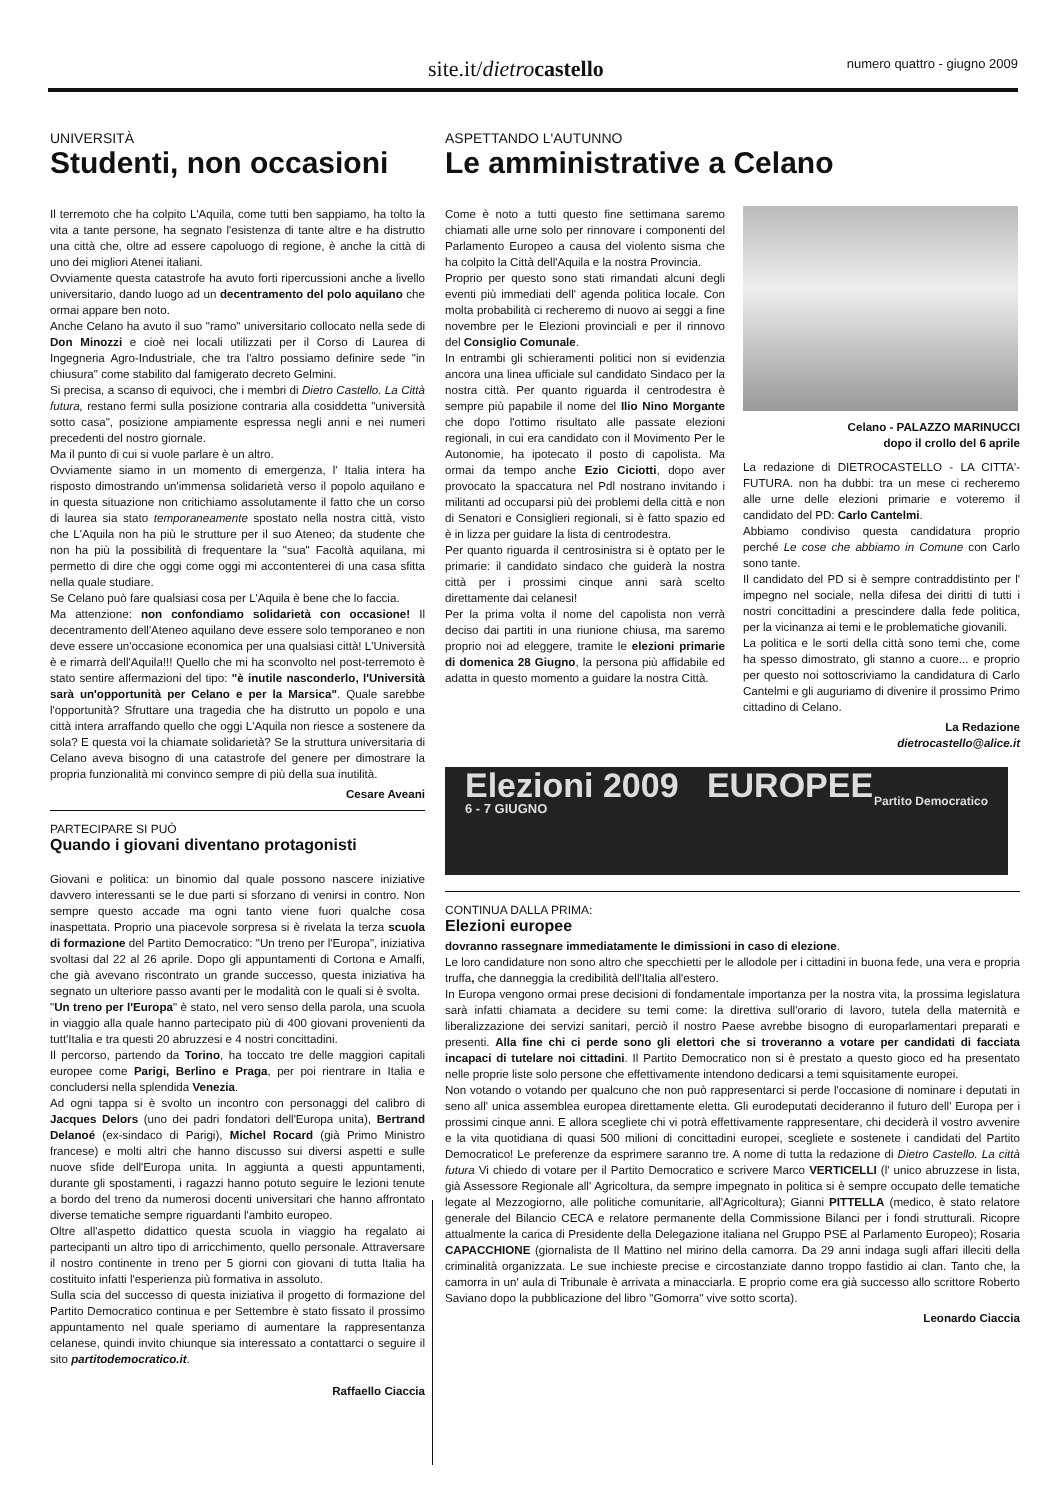site.it/dietro castello numero quattro - giugno 2009
UNIVERSITÀ
Studenti, non occasioni
Il terremoto che ha colpito L'Aquila, come tutti ben sappiamo, ha tolto la vita a tante persone, ha segnato l'esistenza di tante altre e ha distrutto una città che, oltre ad essere capoluogo di regione, è anche la città di uno dei migliori Atenei italiani.
Ovviamente questa catastrofe ha avuto forti ripercussioni anche a livello universitario, dando luogo ad un decentramento del polo aquilano che ormai appare ben noto.
Anche Celano ha avuto il suo "ramo" universitario collocato nella sede di Don Minozzi e cioè nei locali utilizzati per il Corso di Laurea di Ingegneria Agro-Industriale, che tra l'altro possiamo definire sede "in chiusura" come stabilito dal famigerato decreto Gelmini.
Si precisa, a scanso di equivoci, che i membri di Dietro Castello. La Città futura, restano fermi sulla posizione contraria alla cosiddetta "università sotto casa", posizione ampiamente espressa negli anni e nei numeri precedenti del nostro giornale.
Ma il punto di cui si vuole parlare è un altro.
Ovviamente siamo in un momento di emergenza, l' Italia intera ha risposto dimostrando un'immensa solidarietà verso il popolo aquilano e in questa situazione non critichiamo assolutamente il fatto che un corso di laurea sia stato temporaneamente spostato nella nostra città, visto che L'Aquila non ha più le strutture per il suo Ateneo; da studente che non ha più la possibilità di frequentare la "sua" Facoltà aquilana, mi permetto di dire che oggi come oggi mi accontenterei di una casa sfitta nella quale studiare.
Se Celano può fare qualsiasi cosa per L'Aquila è bene che lo faccia.
Ma attenzione: non confondiamo solidarietà con occasione! Il decentramento dell'Ateneo aquilano deve essere solo temporaneo e non deve essere un'occasione economica per una qualsiasi città! L'Università è e rimarrà dell'Aquila!!! Quello che mi ha sconvolto nel post-terremoto è stato sentire affermazioni del tipo: "è inutile nasconderlo, l'Università sarà un'opportunità per Celano e per la Marsica". Quale sarebbe l'opportunità? Sfruttare una tragedia che ha distrutto un popolo e una città intera arraffando quello che oggi L'Aquila non riesce a sostenere da sola? E questa voi la chiamate solidarietà? Se la struttura universitaria di Celano aveva bisogno di una catastrofe del genere per dimostrare la propria funzionalità mi convinco sempre di più della sua inutilità.
Cesare Aveani
PARTECIPARE SI PUÒ
Quando i giovani diventano protagonisti
Giovani e politica: un binomio dal quale possono nascere iniziative davvero interessanti se le due parti si sforzano di venirsi in contro. Non sempre questo accade ma ogni tanto viene fuori qualche cosa inaspettata. Proprio una piacevole sorpresa si è rivelata la terza scuola di formazione del Partito Democratico: "Un treno per l'Europa", iniziativa svoltasi dal 22 al 26 aprile. Dopo gli appuntamenti di Cortona e Amalfi, che già avevano riscontrato un grande successo, questa iniziativa ha segnato un ulteriore passo avanti per le modalità con le quali si è svolta.
"Un treno per l'Europa" è stato, nel vero senso della parola, una scuola in viaggio alla quale hanno partecipato più di 400 giovani provenienti da tutt'Italia e tra questi 20 abruzzesi e 4 nostri concittadini.
Il percorso, partendo da Torino, ha toccato tre delle maggiori capitali europee come Parigi, Berlino e Praga, per poi rientrare in Italia e concludersi nella splendida Venezia.
Ad ogni tappa si è svolto un incontro con personaggi del calibro di Jacques Delors (uno dei padri fondatori dell'Europa unita), Bertrand Delanoé (ex-sindaco di Parigi), Michel Rocard (già Primo Ministro francese) e molti altri che hanno discusso sui diversi aspetti e sulle nuove sfide dell'Europa unita. In aggiunta a questi appuntamenti, durante gli spostamenti, i ragazzi hanno potuto seguire le lezioni tenute a bordo del treno da numerosi docenti universitari che hanno affrontato diverse tematiche sempre riguardanti l'ambito europeo.
Oltre all'aspetto didattico questa scuola in viaggio ha regalato ai partecipanti un altro tipo di arricchimento, quello personale. Attraversare il nostro continente in treno per 5 giorni con giovani di tutta Italia ha costituito infatti l'esperienza più formativa in assoluto.
Sulla scia del successo di questa iniziativa il progetto di formazione del Partito Democratico continua e per Settembre è stato fissato il prossimo appuntamento nel quale speriamo di aumentare la rappresentanza celanese, quindi invito chiunque sia interessato a contattarci o seguire il sito partitodemocratico.it.
Raffaello Ciaccia
ASPETTANDO L'AUTUNNO
Le amministrative a Celano
Come è noto a tutti questo fine settimana saremo chiamati alle urne solo per rinnovare i componenti del Parlamento Europeo a causa del violento sisma che ha colpito la Città dell'Aquila e la nostra Provincia.
Proprio per questo sono stati rimandati alcuni degli eventi più immediati dell' agenda politica locale. Con molta probabilità ci recheremo di nuovo ai seggi a fine novembre per le Elezioni provinciali e per il rinnovo del Consiglio Comunale.
In entrambi gli schieramenti politici non si evidenzia ancora una linea ufficiale sul candidato Sindaco per la nostra città. Per quanto riguarda il centrodestra è sempre più papabile il nome del Ilio Nino Morgante che dopo l'ottimo risultato alle passate elezioni regionali, in cui era candidato con il Movimento Per le Autonomie, ha ipotecato il posto di capolista. Ma ormai da tempo anche Ezio Ciciotti, dopo aver provocato la spaccatura nel Pdl nostrano invitando i militanti ad occuparsi più dei problemi della città e non di Senatori e Consiglieri regionali, si è fatto spazio ed è in lizza per guidare la lista di centrodestra.
Per quanto riguarda il centrosinistra si è optato per le primarie: il candidato sindaco che guiderà la nostra città per i prossimi cinque anni sarà scelto direttamente dai celanesi!
Per la prima volta il nome del capolista non verrà deciso dai partiti in una riunione chiusa, ma saremo proprio noi ad eleggere, tramite le elezioni primarie di domenica 28 Giugno, la persona più affidabile ed adatta in questo momento a guidare la nostra Città.
Celano - PALAZZO MARINUCCI
dopo il crollo del 6 aprile
La redazione di DIETROCASTELLO - LA CITTA'-FUTURA. non ha dubbi: tra un mese ci recheremo alle urne delle elezioni primarie e voteremo il candidato del PD: Carlo Cantelmi.
Abbiamo condiviso questa candidatura proprio perché Le cose che abbiamo in Comune con Carlo sono tante.
Il candidato del PD si è sempre contraddistinto per l' impegno nel sociale, nella difesa dei diritti di tutti i nostri concittadini a prescindere dalla fede politica, per la vicinanza ai temi e le problematiche giovanili.
La politica e le sorti della città sono temi che, come ha spesso dimostrato, gli stanno a cuore... e proprio per questo noi sottoscriviamo la candidatura di Carlo Cantelmi e gli auguriamo di divenire il prossimo Primo cittadino di Celano.
La Redazione
dietrocastello@alice.it
Elezioni 2009 EUROPEE
6 - 7 GIUGNO Partito Democratico
CONTINUA DALLA PRIMA:
Elezioni europee
dovranno rassegnare immediatamente le dimissioni in caso di elezione.
Le loro candidature non sono altro che specchietti per le allodole per i cittadini in buona fede, una vera e propria truffa, che danneggia la credibilità dell'Italia all'estero.
In Europa vengono ormai prese decisioni di fondamentale importanza per la nostra vita, la prossima legislatura sarà infatti chiamata a decidere su temi come: la direttiva sull'orario di lavoro, tutela della maternità e liberalizzazione dei servizi sanitari, perciò il nostro Paese avrebbe bisogno di europarlamentari preparati e presenti. Alla fine chi ci perde sono gli elettori che si troveranno a votare per candidati di facciata incapaci di tutelare noi cittadini. Il Partito Democratico non si è prestato a questo gioco ed ha presentato nelle proprie liste solo persone che effettivamente intendono dedicarsi a temi squisitamente europei.
Non votando o votando per qualcuno che non può rappresentarci si perde l'occasione di nominare i deputati in seno all' unica assemblea europea direttamente eletta. Gli eurodeputati decideranno il futuro dell' Europa per i prossimi cinque anni. E allora scegliete chi vi potrà effettivamente rappresentare, chi deciderà il vostro avvenire e la vita quotidiana di quasi 500 milioni di concittadini europei, scegliete e sostenete i candidati del Partito Democratico! Le preferenze da esprimere saranno tre. A nome di tutta la redazione di Dietro Castello. La città futura Vi chiedo di votare per il Partito Democratico e scrivere Marco VERTICELLI (l' unico abruzzese in lista, già Assessore Regionale all' Agricoltura, da sempre impegnato in politica si è sempre occupato delle tematiche legate al Mezzogiorno, alle politiche comunitarie, all'Agricoltura); Gianni PITTELLA (medico, è stato relatore generale del Bilancio CECA e relatore permanente della Commissione Bilanci per i fondi strutturali. Ricopre attualmente la carica di Presidente della Delegazione italiana nel Gruppo PSE al Parlamento Europeo); Rosaria CAPACCHIONE (giornalista de Il Mattino nel mirino della camorra. Da 29 anni indaga sugli affari illeciti della criminalità organizzata. Le sue inchieste precise e circostanziate danno troppo fastidio ai clan. Tanto che, la camorra in un' aula di Tribunale è arrivata a minacciarla. E proprio come era già successo allo scrittore Roberto Saviano dopo la pubblicazione del libro "Gomorra" vive sotto scorta).
Leonardo Ciaccia